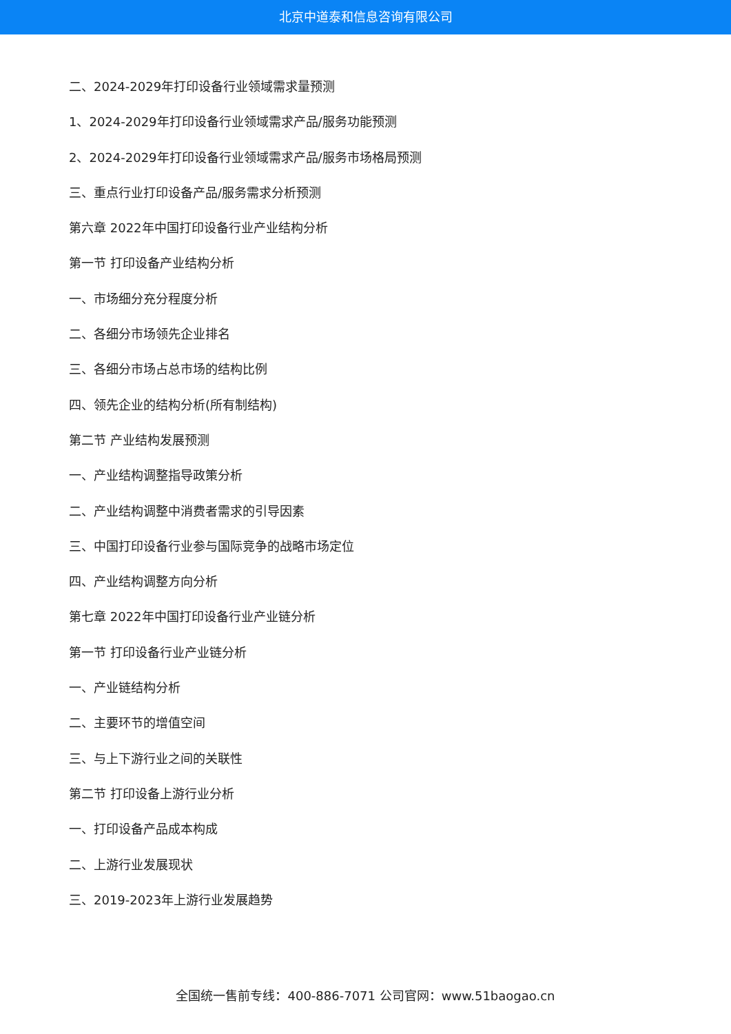北京中道泰和信息咨询有限公司
二、2024-2029年打印设备行业领域需求量预测
1、2024-2029年打印设备行业领域需求产品/服务功能预测
2、2024-2029年打印设备行业领域需求产品/服务市场格局预测
三、重点行业打印设备产品/服务需求分析预测
第六章 2022年中国打印设备行业产业结构分析
第一节 打印设备产业结构分析
一、市场细分充分程度分析
二、各细分市场领先企业排名
三、各细分市场占总市场的结构比例
四、领先企业的结构分析(所有制结构)
第二节 产业结构发展预测
一、产业结构调整指导政策分析
二、产业结构调整中消费者需求的引导因素
三、中国打印设备行业参与国际竞争的战略市场定位
四、产业结构调整方向分析
第七章 2022年中国打印设备行业产业链分析
第一节 打印设备行业产业链分析
一、产业链结构分析
二、主要环节的增值空间
三、与上下游行业之间的关联性
第二节 打印设备上游行业分析
一、打印设备产品成本构成
二、上游行业发展现状
三、2019-2023年上游行业发展趋势
全国统一售前专线：400-886-7071 公司官网：www.51baogao.cn